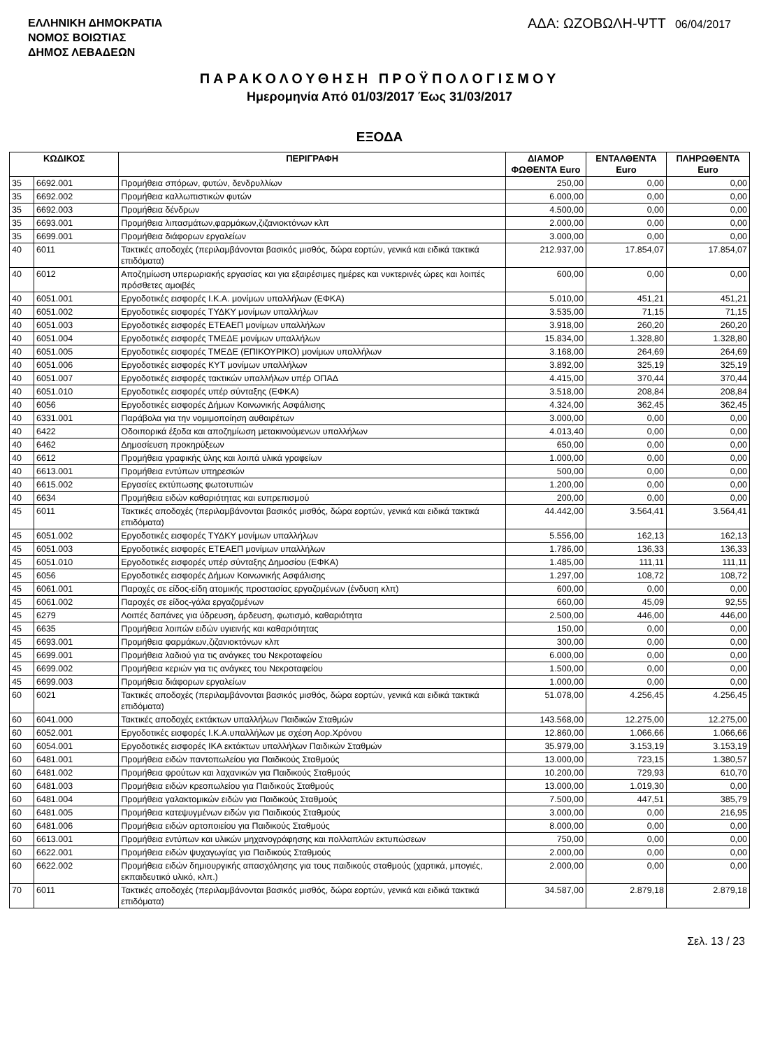ΕΛΛΗΝΙΚΗ ΔΗΜΟΚΡΑΤΙΑ
ΝΟΜΟΣ ΒΟΙΩΤΙΑΣ
ΔΗΜΟΣ ΛΕΒΑΔΕΩΝ
ΑΔΑ: ΩΖΟΒΩΛΗ-ΨΤΤ 06/04/2017
ΠΑΡΑΚΟΛΟΥΘΗΣΗ ΠΡΟΫΠΟΛΟΓΙΣΜΟΥ
Ημερομηνία Από 01/03/2017 Έως 31/03/2017
ΕΞΟΔΑ
| ΚΩΔΙΚΟΣ | | ΠΕΡΙΓΡΑΦΗ | ΔΙΑΜΟΡ ΦΩΘΕΝΤΑ Euro | ΕΝΤΑΛΘΕΝΤΑ Euro | ΠΛΗΡΩΘΕΝΤΑ Euro |
| --- | --- | --- | --- | --- | --- |
| 35 | 6692.001 | Προμήθεια σπόρων, φυτών, δενδρυλλίων | 250,00 | 0,00 | 0,00 |
| 35 | 6692.002 | Προμήθεια καλλωπιστικών φυτών | 6.000,00 | 0,00 | 0,00 |
| 35 | 6692.003 | Προμήθεια δένδρων | 4.500,00 | 0,00 | 0,00 |
| 35 | 6693.001 | Προμήθεια λιπασμάτων,φαρμάκων,ζιζανιοκτόνων κλπ | 2.000,00 | 0,00 | 0,00 |
| 35 | 6699.001 | Προμήθεια διάφορων εργαλείων | 3.000,00 | 0,00 | 0,00 |
| 40 | 6011 | Τακτικές αποδοχές (περιλαμβάνονται βασικός μισθός, δώρα εορτών, γενικά και ειδικά τακτικά επιδόματα) | 212.937,00 | 17.854,07 | 17.854,07 |
| 40 | 6012 | Αποζημίωση υπερωριακής εργασίας και για εξαιρέσιμες ημέρες και νυκτερινές ώρες και λοιπές πρόσθετες αμοιβές | 600,00 | 0,00 | 0,00 |
| 40 | 6051.001 | Εργοδοτικές εισφορές Ι.Κ.Α. μονίμων υπαλλήλων (ΕΦΚΑ) | 5.010,00 | 451,21 | 451,21 |
| 40 | 6051.002 | Εργοδοτικές εισφορές ΤΥΔΚΥ μονίμων υπαλλήλων | 3.535,00 | 71,15 | 71,15 |
| 40 | 6051.003 | Εργοδοτικές εισφορές ΕΤΕΑΕΠ μονίμων υπαλλήλων | 3.918,00 | 260,20 | 260,20 |
| 40 | 6051.004 | Εργοδοτικές εισφορές ΤΜΕΔΕ μονίμων υπαλλήλων | 15.834,00 | 1.328,80 | 1.328,80 |
| 40 | 6051.005 | Εργοδοτικές εισφορές ΤΜΕΔΕ (ΕΠΙΚΟΥΡΙΚΟ) μονίμων υπαλλήλων | 3.168,00 | 264,69 | 264,69 |
| 40 | 6051.006 | Εργοδοτικές εισφορές ΚΥΤ μονίμων υπαλλήλων | 3.892,00 | 325,19 | 325,19 |
| 40 | 6051.007 | Εργοδοτικές εισφορές τακτικών υπαλλήλων υπέρ ΟΠΑΔ | 4.415,00 | 370,44 | 370,44 |
| 40 | 6051.010 | Εργοδοτικές εισφορές υπέρ σύνταξης (ΕΦΚΑ) | 3.518,00 | 208,84 | 208,84 |
| 40 | 6056 | Εργοδοτικές εισφορές Δήμων Κοινωνικής Ασφάλισης | 4.324,00 | 362,45 | 362,45 |
| 40 | 6331.001 | Παράβολα για την νομιμοποίηση αυθαιρέτων | 3.000,00 | 0,00 | 0,00 |
| 40 | 6422 | Οδοιπορικά έξοδα και αποζημίωση μετακινούμενων υπαλλήλων | 4.013,40 | 0,00 | 0,00 |
| 40 | 6462 | Δημοσίευση προκηρύξεων | 650,00 | 0,00 | 0,00 |
| 40 | 6612 | Προμήθεια γραφικής ύλης και λοιπά υλικά γραφείων | 1.000,00 | 0,00 | 0,00 |
| 40 | 6613.001 | Προμήθεια εντύπων υπηρεσιών | 500,00 | 0,00 | 0,00 |
| 40 | 6615.002 | Εργασίες εκτύπωσης φωτοτυπιών | 1.200,00 | 0,00 | 0,00 |
| 40 | 6634 | Προμήθεια ειδών καθαριότητας και ευπρεπισμού | 200,00 | 0,00 | 0,00 |
| 45 | 6011 | Τακτικές αποδοχές (περιλαμβάνονται βασικός μισθός, δώρα εορτών, γενικά και ειδικά τακτικά επιδόματα) | 44.442,00 | 3.564,41 | 3.564,41 |
| 45 | 6051.002 | Εργοδοτικές εισφορές ΤΥΔΚΥ μονίμων υπαλλήλων | 5.556,00 | 162,13 | 162,13 |
| 45 | 6051.003 | Εργοδοτικές εισφορές ΕΤΕΑΕΠ μονίμων υπαλλήλων | 1.786,00 | 136,33 | 136,33 |
| 45 | 6051.010 | Εργοδοτικές εισφορές υπέρ σύνταξης Δημοσίου (ΕΦΚΑ) | 1.485,00 | 111,11 | 111,11 |
| 45 | 6056 | Εργοδοτικές εισφορές Δήμων Κοινωνικής Ασφάλισης | 1.297,00 | 108,72 | 108,72 |
| 45 | 6061.001 | Παροχές σε είδος-είδη ατομικής προστασίας εργαζομένων (ένδυση κλπ) | 600,00 | 0,00 | 0,00 |
| 45 | 6061.002 | Παροχές σε είδος-γάλα εργαζομένων | 660,00 | 45,09 | 92,55 |
| 45 | 6279 | Λοιπές δαπάνες για ύδρευση, άρδευση, φωτισμό, καθαριότητα | 2.500,00 | 446,00 | 446,00 |
| 45 | 6635 | Προμήθεια λοιπών ειδών υγιεινής και καθαριότητας | 150,00 | 0,00 | 0,00 |
| 45 | 6693.001 | Προμήθεια φαρμάκων,ζιζανιοκτόνων κλπ | 300,00 | 0,00 | 0,00 |
| 45 | 6699.001 | Προμήθεια λαδιού για τις ανάγκες του Νεκροταφείου | 6.000,00 | 0,00 | 0,00 |
| 45 | 6699.002 | Προμήθεια κεριών για τις ανάγκες του Νεκροταφείου | 1.500,00 | 0,00 | 0,00 |
| 45 | 6699.003 | Προμήθεια διάφορων εργαλείων | 1.000,00 | 0,00 | 0,00 |
| 60 | 6021 | Τακτικές αποδοχές (περιλαμβάνονται βασικός μισθός, δώρα εορτών, γενικά και ειδικά τακτικά επιδόματα) | 51.078,00 | 4.256,45 | 4.256,45 |
| 60 | 6041.000 | Τακτικές αποδοχές εκτάκτων υπαλλήλων Παιδικών Σταθμών | 143.568,00 | 12.275,00 | 12.275,00 |
| 60 | 6052.001 | Εργοδοτικές εισφορές Ι.Κ.Α.υπαλλήλων με σχέση Αορ.Χρόνου | 12.860,00 | 1.066,66 | 1.066,66 |
| 60 | 6054.001 | Εργοδοτικές εισφορές ΙΚΑ εκτάκτων υπαλλήλων Παιδικών Σταθμών | 35.979,00 | 3.153,19 | 3.153,19 |
| 60 | 6481.001 | Προμήθεια ειδών παντοπωλείου για Παιδικούς Σταθμούς | 13.000,00 | 723,15 | 1.380,57 |
| 60 | 6481.002 | Προμήθεια φρούτων και λαχανικών για Παιδικούς Σταθμούς | 10.200,00 | 729,93 | 610,70 |
| 60 | 6481.003 | Προμήθεια ειδών κρεοπωλείου για Παιδικούς Σταθμούς | 13.000,00 | 1.019,30 | 0,00 |
| 60 | 6481.004 | Προμήθεια γαλακτομικών ειδών για Παιδικούς Σταθμούς | 7.500,00 | 447,51 | 385,79 |
| 60 | 6481.005 | Προμήθεια κατεψυγμένων ειδών για Παιδικούς Σταθμούς | 3.000,00 | 0,00 | 216,95 |
| 60 | 6481.006 | Προμήθεια ειδών αρτοποιείου για Παιδικούς Σταθμούς | 8.000,00 | 0,00 | 0,00 |
| 60 | 6613.001 | Προμήθεια εντύπων και υλικών μηχανογράφησης και πολλαπλών εκτυπώσεων | 750,00 | 0,00 | 0,00 |
| 60 | 6622.001 | Προμήθεια ειδών ψυχαγωγίας για Παιδικούς Σταθμούς | 2.000,00 | 0,00 | 0,00 |
| 60 | 6622.002 | Προμήθεια ειδών δημιουργικής απασχόλησης για τους παιδικούς σταθμούς (χαρτικά, μπογιές, εκπαιδευτικό υλικό, κλπ.) | 2.000,00 | 0,00 | 0,00 |
| 70 | 6011 | Τακτικές αποδοχές (περιλαμβάνονται βασικός μισθός, δώρα εορτών, γενικά και ειδικά τακτικά επιδόματα) | 34.587,00 | 2.879,18 | 2.879,18 |
Σελ. 13 / 23